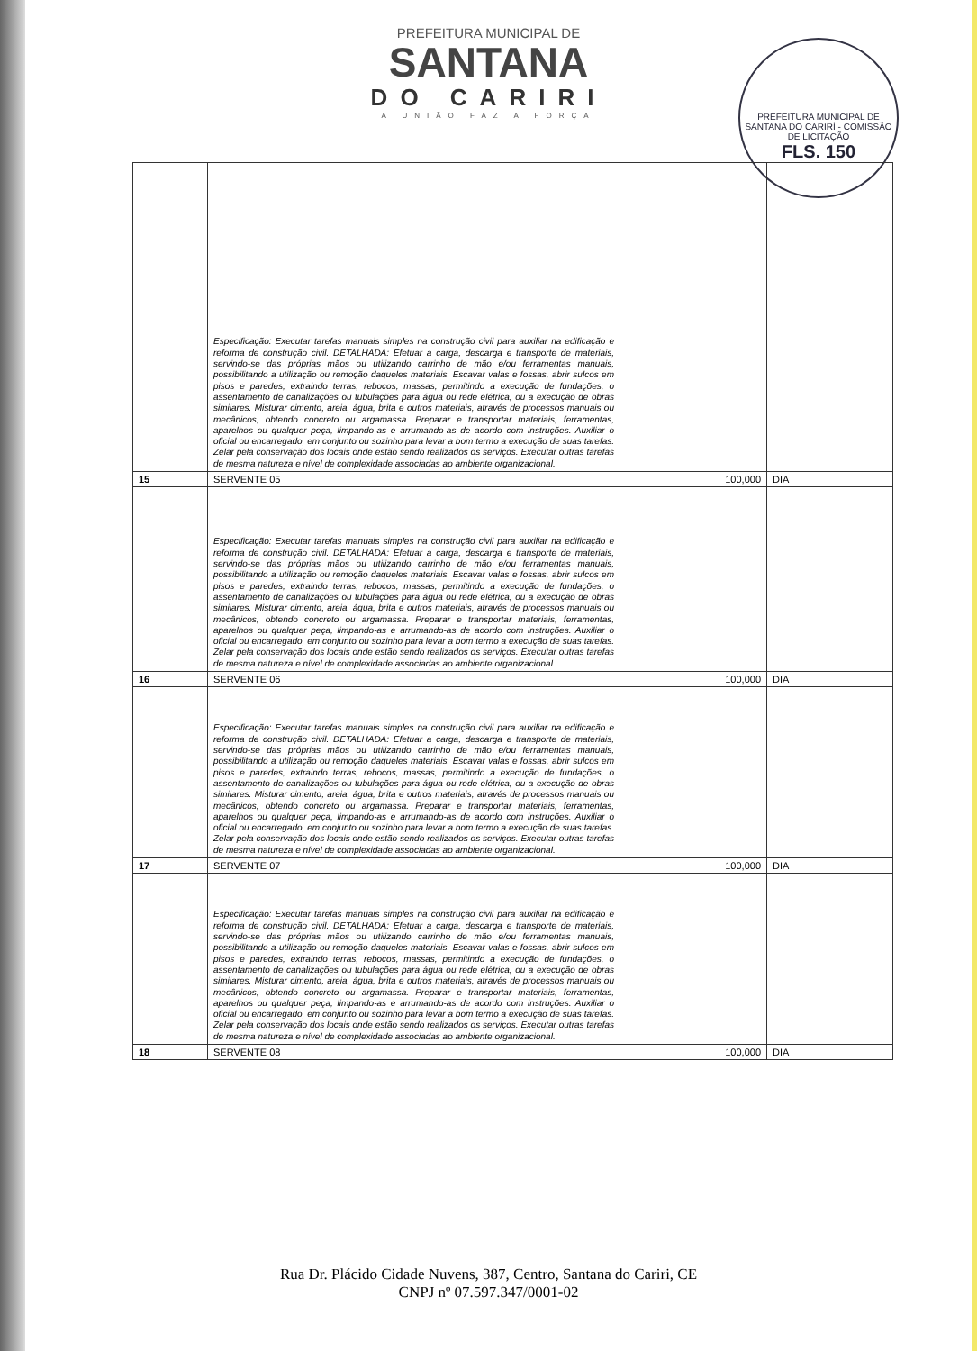PREFEITURA MUNICIPAL DE
SANTANA
DO CARIRI
A UNIÃO FAZ A FORÇA
PREFEITURA MUNICIPAL DE SANTANA DO CARIRÍ - COMISSÃO DE LICITAÇÃO
FLS. 150
| | Especificação: Executar tarefas manuais simples na construção civil para auxiliar na edificação e reforma de construção civil. DETALHADA: Efetuar a carga, descarga e transporte de materiais, servindo-se das próprias mãos ou utilizando carrinho de mão e/ou ferramentas manuais, possibilitando a utilização ou remoção daqueles materiais. Escavar valas e fossas, abrir sulcos em pisos e paredes, extraindo terras, rebocos, massas, permitindo a execução de fundações, o assentamento de canalizações ou tubulações para água ou rede elétrica, ou a execução de obras similares. Misturar cimento, areia, água, brita e outros materiais, através de processos manuais ou mecânicos, obtendo concreto ou argamassa. Preparar e transportar materiais, ferramentas, aparelhos ou qualquer peça, limpando-as e arrumando-as de acordo com instruções. Auxiliar o oficial ou encarregado, em conjunto ou sozinho para levar a bom termo a execução de suas tarefas. Zelar pela conservação dos locais onde estão sendo realizados os serviços. Executar outras tarefas de mesma natureza e nível de complexidade associadas ao ambiente organizacional. | | |
| 15 | SERVENTE 05 | 100,000 | DIA |
| | Especificação: Executar tarefas manuais simples na construção civil para auxiliar na edificação e reforma de construção civil. DETALHADA: Efetuar a carga, descarga e transporte de materiais, servindo-se das próprias mãos ou utilizando carrinho de mão e/ou ferramentas manuais, possibilitando a utilização ou remoção daqueles materiais. Escavar valas e fossas, abrir sulcos em pisos e paredes, extraindo terras, rebocos, massas, permitindo a execução de fundações, o assentamento de canalizações ou tubulações para água ou rede elétrica, ou a execução de obras similares. Misturar cimento, areia, água, brita e outros materiais, através de processos manuais ou mecânicos, obtendo concreto ou argamassa. Preparar e transportar materiais, ferramentas, aparelhos ou qualquer peça, limpando-as e arrumando-as de acordo com instruções. Auxiliar o oficial ou encarregado, em conjunto ou sozinho para levar a bom termo a execução de suas tarefas. Zelar pela conservação dos locais onde estão sendo realizados os serviços. Executar outras tarefas de mesma natureza e nível de complexidade associadas ao ambiente organizacional. | | |
| 16 | SERVENTE 06 | 100,000 | DIA |
| | Especificação: Executar tarefas manuais simples na construção civil para auxiliar na edificação e reforma de construção civil. DETALHADA: Efetuar a carga, descarga e transporte de materiais, servindo-se das próprias mãos ou utilizando carrinho de mão e/ou ferramentas manuais, possibilitando a utilização ou remoção daqueles materiais. Escavar valas e fossas, abrir sulcos em pisos e paredes, extraindo terras, rebocos, massas, permitindo a execução de fundações, o assentamento de canalizações ou tubulações para água ou rede elétrica, ou a execução de obras similares. Misturar cimento, areia, água, brita e outros materiais, através de processos manuais ou mecânicos, obtendo concreto ou argamassa. Preparar e transportar materiais, ferramentas, aparelhos ou qualquer peça, limpando-as e arrumando-as de acordo com instruções. Auxiliar o oficial ou encarregado, em conjunto ou sozinho para levar a bom termo a execução de suas tarefas. Zelar pela conservação dos locais onde estão sendo realizados os serviços. Executar outras tarefas de mesma natureza e nível de complexidade associadas ao ambiente organizacional. | | |
| 17 | SERVENTE 07 | 100,000 | DIA |
| | Especificação: Executar tarefas manuais simples na construção civil para auxiliar na edificação e reforma de construção civil. DETALHADA: Efetuar a carga, descarga e transporte de materiais, servindo-se das próprias mãos ou utilizando carrinho de mão e/ou ferramentas manuais, possibilitando a utilização ou remoção daqueles materiais. Escavar valas e fossas, abrir sulcos em pisos e paredes, extraindo terras, rebocos, massas, permitindo a execução de fundações, o assentamento de canalizações ou tubulações para água ou rede elétrica, ou a execução de obras similares. Misturar cimento, areia, água, brita e outros materiais, através de processos manuais ou mecânicos, obtendo concreto ou argamassa. Preparar e transportar materiais, ferramentas, aparelhos ou qualquer peça, limpando-as e arrumando-as de acordo com instruções. Auxiliar o oficial ou encarregado, em conjunto ou sozinho para levar a bom termo a execução de suas tarefas. Zelar pela conservação dos locais onde estão sendo realizados os serviços. Executar outras tarefas de mesma natureza e nível de complexidade associadas ao ambiente organizacional. | | |
| 18 | SERVENTE 08 | 100,000 | DIA |
Rua Dr. Plácido Cidade Nuvens, 387, Centro, Santana do Cariri, CE
CNPJ nº 07.597.347/0001-02